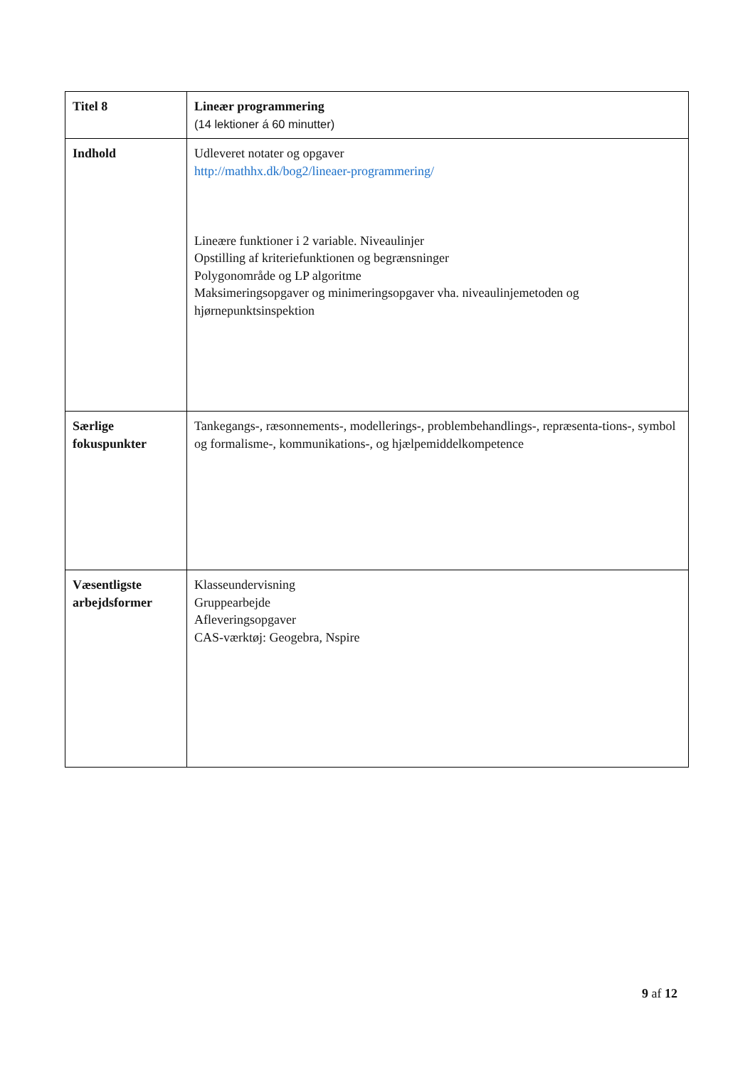| Titel 8 | Lineær programmering (14 lektioner á 60 minutter) |
| Indhold | Udleveret notater og opgaver http://mathhx.dk/bog2/lineaer-programmering/ Lineære funktioner i 2 variable. Niveaulinjer Opstilling af kriteriefunktionen og begrænsninger Polygonområde og LP algoritme Maksimeringsopgaver og minimeringsopgaver vha. niveaulinjemetoden og hjørnepunktsinspektion |
| Særlige fokuspunkter | Tankegangs-, ræsonnements-, modellerings-, problembehandlings-, repræsenta-tions-, symbol og formalisme-, kommunikations-, og hjælpemiddelkompetence |
| Væsentligste arbejdsformer | Klasseundervisning Gruppearbejde Afleveringsopgaver CAS-værktøj: Geogebra, Nspire |
9 af 12